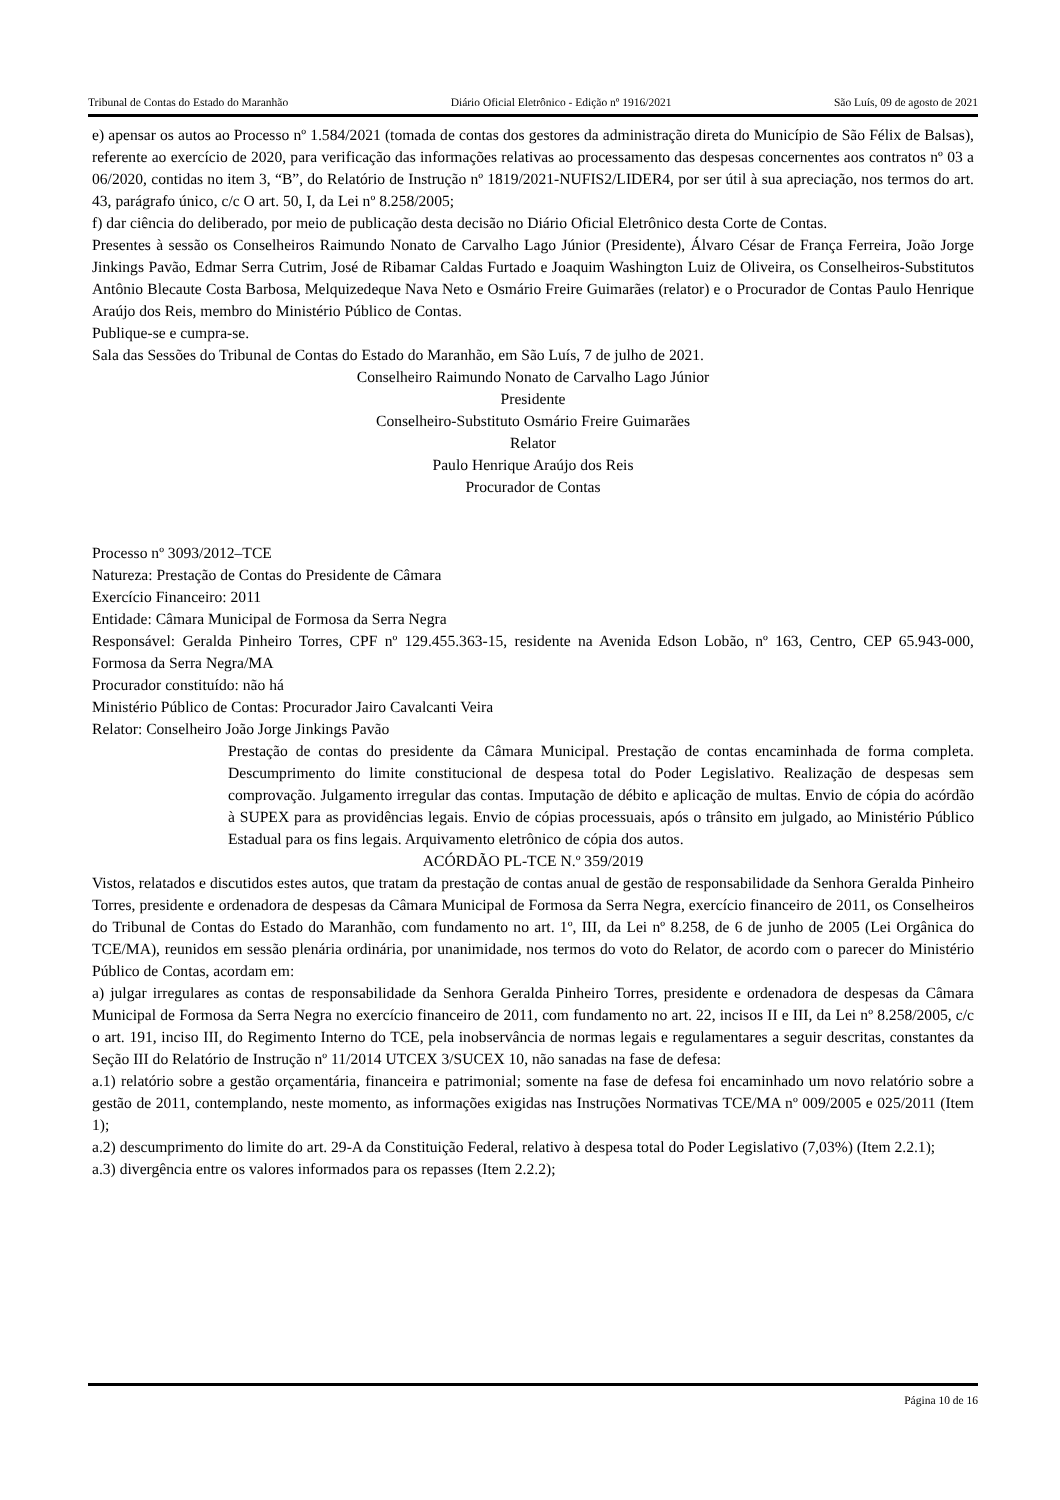Tribunal de Contas do Estado do Maranhão Diário Oficial Eletrônico - Edição nº 1916/2021 São Luís, 09 de agosto de 2021
e) apensar os autos ao Processo nº 1.584/2021 (tomada de contas dos gestores da administração direta do Município de São Félix de Balsas), referente ao exercício de 2020, para verificação das informações relativas ao processamento das despesas concernentes aos contratos nº 03 a 06/2020, contidas no item 3, “B”, do Relatório de Instrução nº 1819/2021-NUFIS2/LIDER4, por ser útil à sua apreciação, nos termos do art. 43, parágrafo único, c/c O art. 50, I, da Lei nº 8.258/2005;
f) dar ciência do deliberado, por meio de publicação desta decisão no Diário Oficial Eletrônico desta Corte de Contas.
Presentes à sessão os Conselheiros Raimundo Nonato de Carvalho Lago Júnior (Presidente), Álvaro César de França Ferreira, João Jorge Jinkings Pavão, Edmar Serra Cutrim, José de Ribamar Caldas Furtado e Joaquim Washington Luiz de Oliveira, os Conselheiros-Substitutos Antônio Blecaute Costa Barbosa, Melquizedeque Nava Neto e Osmário Freire Guimarães (relator) e o Procurador de Contas Paulo Henrique Araújo dos Reis, membro do Ministério Público de Contas.
Publique-se e cumpra-se.
Sala das Sessões do Tribunal de Contas do Estado do Maranhão, em São Luís, 7 de julho de 2021.
Conselheiro Raimundo Nonato de Carvalho Lago Júnior
Presidente
Conselheiro-Substituto Osmário Freire Guimarães
Relator
Paulo Henrique Araújo dos Reis
Procurador de Contas
Processo nº 3093/2012–TCE
Natureza: Prestação de Contas do Presidente de Câmara
Exercício Financeiro: 2011
Entidade: Câmara Municipal de Formosa da Serra Negra
Responsável: Geralda Pinheiro Torres, CPF nº 129.455.363-15, residente na Avenida Edson Lobão, nº 163, Centro, CEP 65.943-000, Formosa da Serra Negra/MA
Procurador constituído: não há
Ministério Público de Contas: Procurador Jairo Cavalcanti Veira
Relator: Conselheiro João Jorge Jinkings Pavão
Prestação de contas do presidente da Câmara Municipal. Prestação de contas encaminhada de forma completa. Descumprimento do limite constitucional de despesa total do Poder Legislativo. Realização de despesas sem comprovação. Julgamento irregular das contas. Imputação de débito e aplicação de multas. Envio de cópia do acórdão à SUPEX para as providências legais. Envio de cópias processuais, após o trânsito em julgado, ao Ministério Público Estadual para os fins legais. Arquivamento eletrônico de cópia dos autos.
ACÓRDÃO PL-TCE N.º 359/2019
Vistos, relatados e discutidos estes autos, que tratam da prestação de contas anual de gestão de responsabilidade da Senhora Geralda Pinheiro Torres, presidente e ordenadora de despesas da Câmara Municipal de Formosa da Serra Negra, exercício financeiro de 2011, os Conselheiros do Tribunal de Contas do Estado do Maranhão, com fundamento no art. 1º, III, da Lei nº 8.258, de 6 de junho de 2005 (Lei Orgânica do TCE/MA), reunidos em sessão plenária ordinária, por unanimidade, nos termos do voto do Relator, de acordo com o parecer do Ministério Público de Contas, acordam em:
a) julgar irregulares as contas de responsabilidade da Senhora Geralda Pinheiro Torres, presidente e ordenadora de despesas da Câmara Municipal de Formosa da Serra Negra no exercício financeiro de 2011, com fundamento no art. 22, incisos II e III, da Lei nº 8.258/2005, c/c o art. 191, inciso III, do Regimento Interno do TCE, pela inobservância de normas legais e regulamentares a seguir descritas, constantes da Seção III do Relatório de Instrução nº 11/2014 UTCEX 3/SUCEX 10, não sanadas na fase de defesa:
a.1) relatório sobre a gestão orçamentária, financeira e patrimonial; somente na fase de defesa foi encaminhado um novo relatório sobre a gestão de 2011, contemplando, neste momento, as informações exigidas nas Instruções Normativas TCE/MA nº 009/2005 e 025/2011 (Item 1);
a.2) descumprimento do limite do art. 29-A da Constituição Federal, relativo à despesa total do Poder Legislativo (7,03%) (Item 2.2.1);
a.3) divergência entre os valores informados para os repasses (Item 2.2.2);
Página 10 de 16